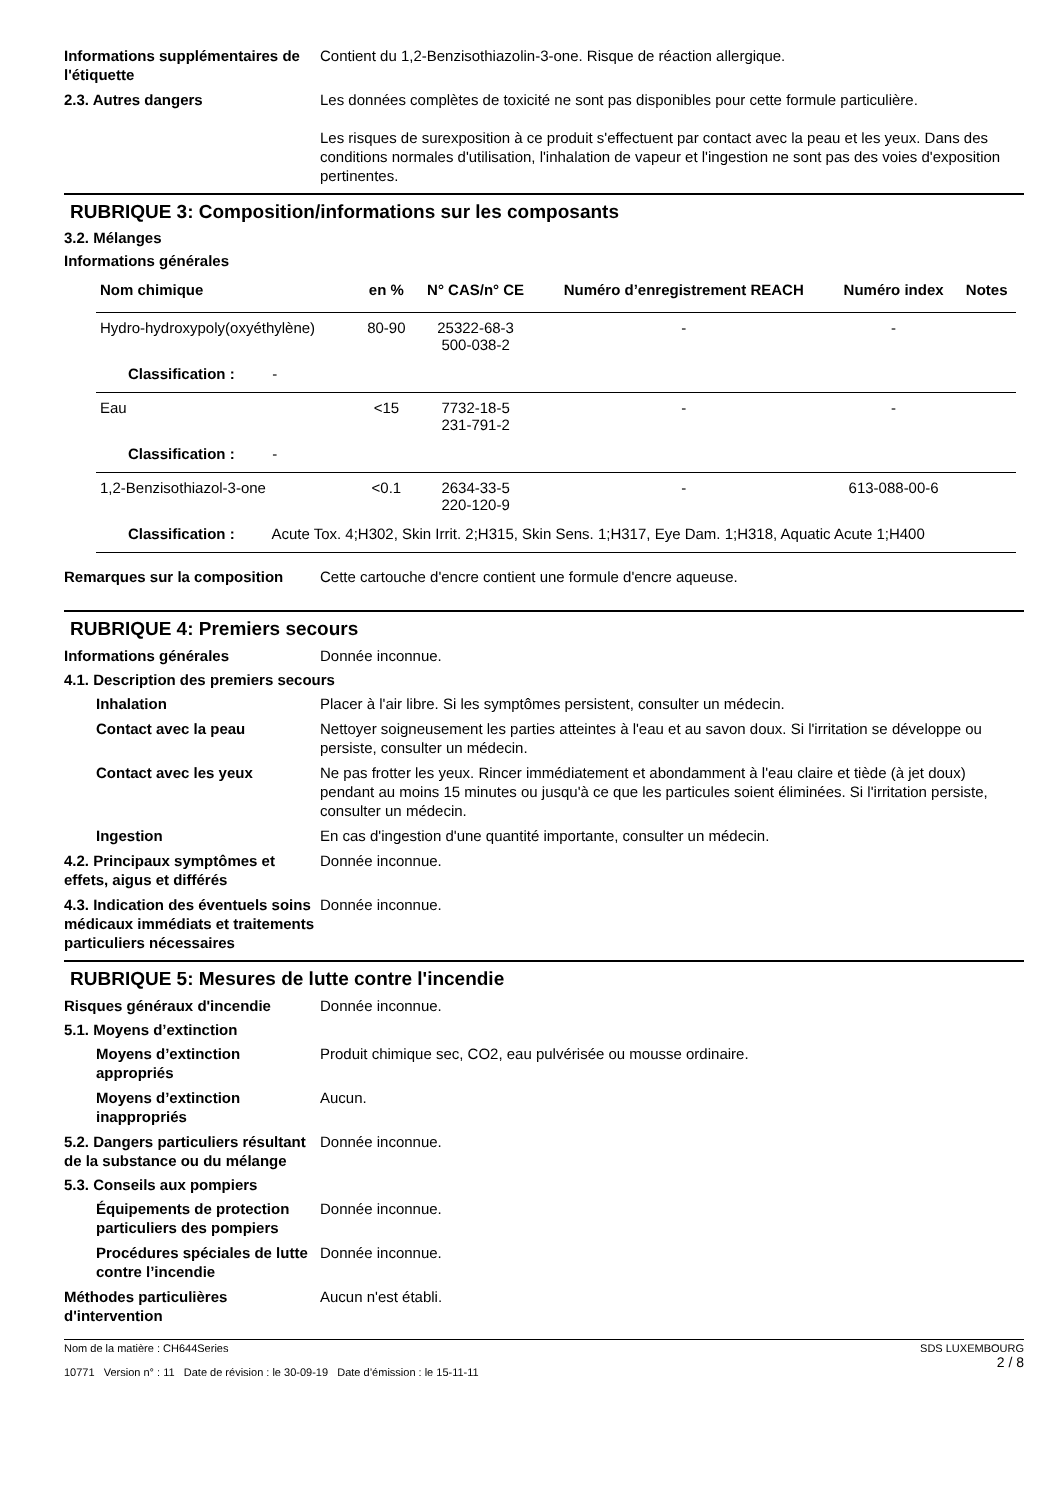Informations supplémentaires de l'étiquette
Contient du 1,2-Benzisothiazolin-3-one. Risque de réaction allergique.
2.3. Autres dangers Les données complètes de toxicité ne sont pas disponibles pour cette formule particulière.
Les risques de surexposition à ce produit s'effectuent par contact avec la peau et les yeux. Dans des conditions normales d'utilisation, l'inhalation de vapeur et l'ingestion ne sont pas des voies d'exposition pertinentes.
RUBRIQUE 3: Composition/informations sur les composants
3.2. Mélanges
Informations générales
| Nom chimique | en % | N° CAS/n° CE | Numéro d’enregistrement REACH | Numéro index | Notes |
| --- | --- | --- | --- | --- | --- |
| Hydro-hydroxypoly(oxyéthylène) | 80-90 | 25322-68-3 500-038-2 | - | - | |
| Classification : - | | | | | |
| Eau | <15 | 7732-18-5 231-791-2 | - | - | |
| Classification : - | | | | | |
| 1,2-Benzisothiazol-3-one | <0.1 | 2634-33-5 220-120-9 | - | 613-088-00-6 | |
| Classification : Acute Tox. 4;H302, Skin Irrit. 2;H315, Skin Sens. 1;H317, Eye Dam. 1;H318, Aquatic Acute 1;H400 | | | | | |
Remarques sur la composition Cette cartouche d'encre contient une formule d'encre aqueuse.
RUBRIQUE 4: Premiers secours
Informations générales Donnée inconnue.
4.1. Description des premiers secours
Inhalation Placer à l'air libre. Si les symptômes persistent, consulter un médecin.
Contact avec la peau Nettoyer soigneusement les parties atteintes à l'eau et au savon doux. Si l'irritation se développe ou persiste, consulter un médecin.
Contact avec les yeux Ne pas frotter les yeux. Rincer immédiatement et abondamment à l'eau claire et tiède (à jet doux) pendant au moins 15 minutes ou jusqu'à ce que les particules soient éliminées. Si l'irritation persiste, consulter un médecin.
Ingestion En cas d'ingestion d'une quantité importante, consulter un médecin.
4.2. Principaux symptômes et effets, aigus et différés
Donnée inconnue.
4.3. Indication des éventuels soins médicaux immédiats et traitements particuliers nécessaires
Donnée inconnue.
RUBRIQUE 5: Mesures de lutte contre l'incendie
Risques généraux d'incendie Donnée inconnue.
5.1. Moyens d’extinction
Moyens d’extinction appropriés
Produit chimique sec, CO2, eau pulvérisée ou mousse ordinaire.
Moyens d’extinction inappropriés
Aucun.
5.2. Dangers particuliers résultant de la substance ou du mélange
Donnée inconnue.
5.3. Conseils aux pompiers
Équipements de protection particuliers des pompiers
Donnée inconnue.
Procédures spéciales de lutte contre l’incendie
Donnée inconnue.
Méthodes particulières d'intervention
Aucun n'est établi.
Nom de la matière : CH644Series
10771 Version n° : 11 Date de révision : le 30-09-19 Date d’émission : le 15-11-11
SDS LUXEMBOURG
2 / 8